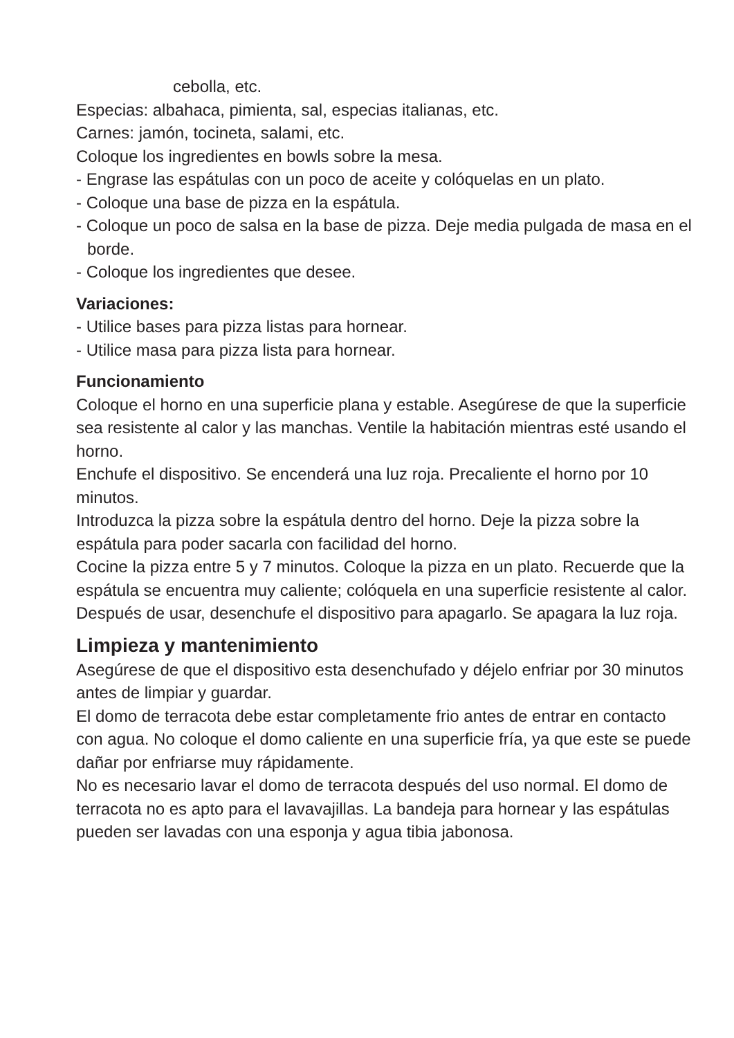cebolla, etc.
Especias: albahaca, pimienta, sal, especias italianas, etc.
Carnes: jamón, tocineta, salami, etc.
Coloque los ingredientes en bowls sobre la mesa.
- Engrase las espátulas con un poco de aceite y colóquelas en un plato.
- Coloque una base de pizza en la espátula.
- Coloque un poco de salsa en la base de pizza. Deje media pulgada de masa en el borde.
- Coloque los ingredientes que desee.
Variaciones:
- Utilice bases para pizza listas para hornear.
- Utilice masa para pizza lista para hornear.
Funcionamiento
Coloque el horno en una superficie plana y estable. Asegúrese de que la superficie sea resistente al calor y las manchas. Ventile la habitación mientras esté usando el horno.
Enchufe el dispositivo. Se encenderá una luz roja. Precaliente el horno por 10 minutos.
Introduzca la pizza sobre la espátula dentro del horno. Deje la pizza sobre la espátula para poder sacarla con facilidad del horno.
Cocine la pizza entre 5 y 7 minutos. Coloque la pizza en un plato. Recuerde que la espátula se encuentra muy caliente; colóquela en una superficie resistente al calor.
Después de usar, desenchufe el dispositivo para apagarlo. Se apagara la luz roja.
Limpieza y mantenimiento
Asegúrese de que el dispositivo esta desenchufado y déjelo enfriar por 30 minutos antes de limpiar y guardar.
El domo de terracota debe estar completamente frio antes de entrar en contacto con agua. No coloque el domo caliente en una superficie fría, ya que este se puede dañar por enfriarse muy rápidamente.
No es necesario lavar el domo de terracota después del uso normal. El domo de terracota no es apto para el lavavajillas. La bandeja para hornear y las espátulas pueden ser lavadas con una esponja y agua tibia jabonosa.